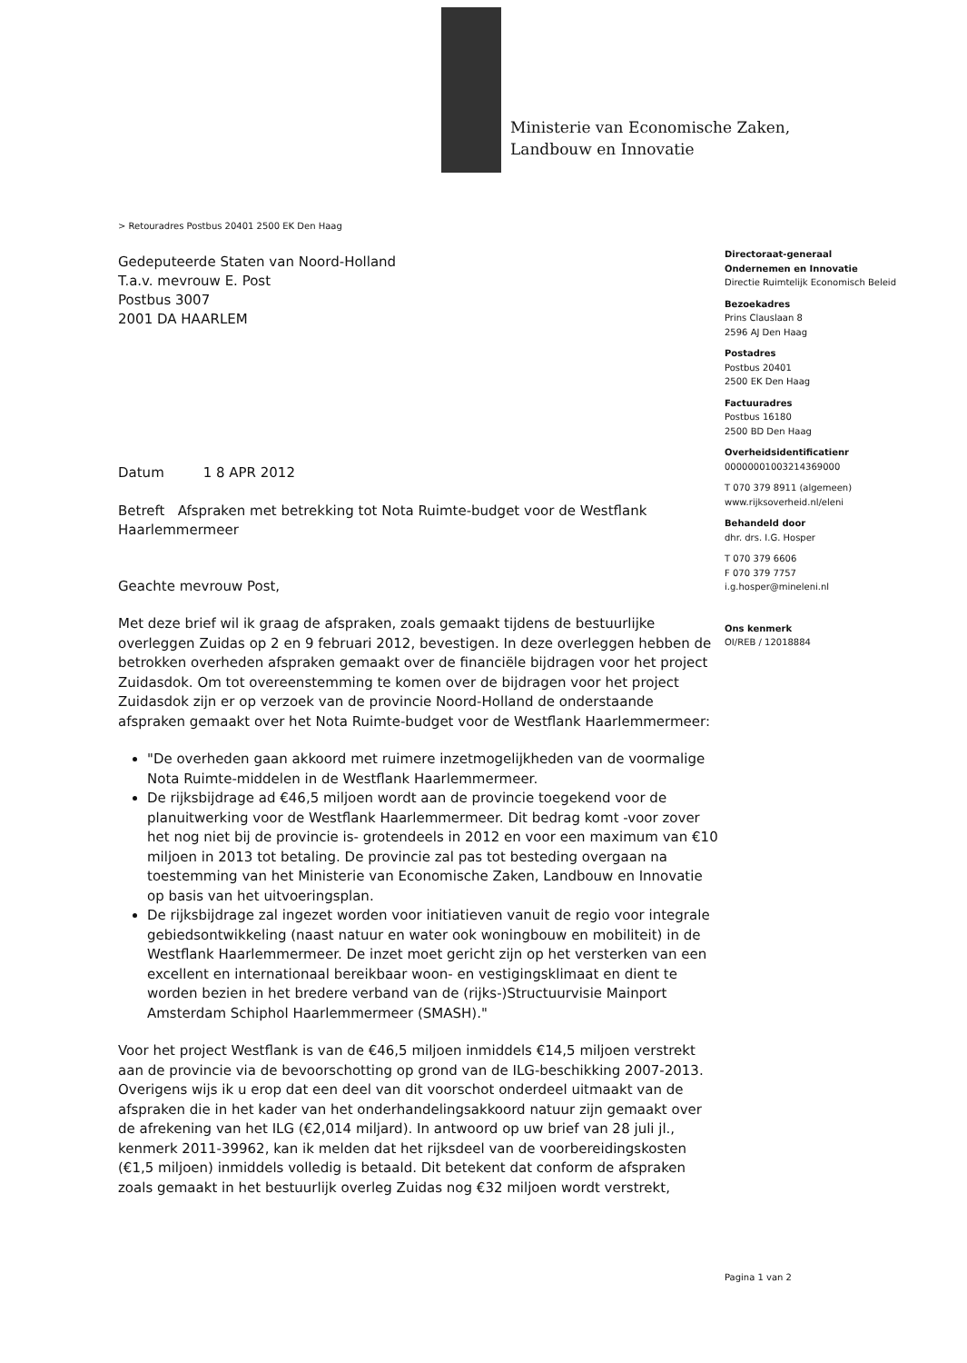Ministerie van Economische Zaken,
Landbouw en Innovatie
> Retouradres Postbus 20401 2500 EK Den Haag
Gedeputeerde Staten van Noord-Holland
T.a.v. mevrouw E. Post
Postbus 3007
2001 DA HAARLEM
Directoraat-generaal
Ondernemen en Innovatie
Directie Ruimtelijk Economisch Beleid
Bezoekadres
Prins Clauslaan 8
2596 AJ Den Haag
Postadres
Postbus 20401
2500 EK Den Haag
Factuuradres
Postbus 16180
2500 BD Den Haag
Overheidsidentificatienr
00000001003214369000
T 070 379 8911 (algemeen)
www.rijksoverheid.nl/eleni
Behandeld door
dhr. drs. I.G. Hosper
T 070 379 6606
F 070 379 7757
i.g.hosper@mineleni.nl
Ons kenmerk
OI/REB / 12018884
Datum 1 8 APR 2012
Betreft Afspraken met betrekking tot Nota Ruimte-budget voor de Westflank Haarlemmermeer
Geachte mevrouw Post,
Met deze brief wil ik graag de afspraken, zoals gemaakt tijdens de bestuurlijke overleggen Zuidas op 2 en 9 februari 2012, bevestigen. In deze overleggen hebben de betrokken overheden afspraken gemaakt over de financiële bijdragen voor het project Zuidasdok. Om tot overeenstemming te komen over de bijdragen voor het project Zuidasdok zijn er op verzoek van de provincie Noord-Holland de onderstaande afspraken gemaakt over het Nota Ruimte-budget voor de Westflank Haarlemmermeer:
"De overheden gaan akkoord met ruimere inzetmogelijkheden van de voormalige Nota Ruimte-middelen in de Westflank Haarlemmermeer.
De rijksbijdrage ad €46,5 miljoen wordt aan de provincie toegekend voor de planuitwerking voor de Westflank Haarlemmermeer. Dit bedrag komt -voor zover het nog niet bij de provincie is- grotendeels in 2012 en voor een maximum van €10 miljoen in 2013 tot betaling. De provincie zal pas tot besteding overgaan na toestemming van het Ministerie van Economische Zaken, Landbouw en Innovatie op basis van het uitvoeringsplan.
De rijksbijdrage zal ingezet worden voor initiatieven vanuit de regio voor integrale gebiedsontwikkeling (naast natuur en water ook woningbouw en mobiliteit) in de Westflank Haarlemmermeer. De inzet moet gericht zijn op het versterken van een excellent en internationaal bereikbaar woon- en vestigingsklimaat en dient te worden bezien in het bredere verband van de (rijks-)Structuurvisie Mainport Amsterdam Schiphol Haarlemmermeer (SMASH)."
Voor het project Westflank is van de €46,5 miljoen inmiddels €14,5 miljoen verstrekt aan de provincie via de bevoorschotting op grond van de ILG-beschikking 2007-2013. Overigens wijs ik u erop dat een deel van dit voorschot onderdeel uitmaakt van de afspraken die in het kader van het onderhandelingsakkoord natuur zijn gemaakt over de afrekening van het ILG (€2,014 miljard). In antwoord op uw brief van 28 juli jl., kenmerk 2011-39962, kan ik melden dat het rijksdeel van de voorbereidingskosten (€1,5 miljoen) inmiddels volledig is betaald. Dit betekent dat conform de afspraken zoals gemaakt in het bestuurlijk overleg Zuidas nog €32 miljoen wordt verstrekt,
Pagina 1 van 2